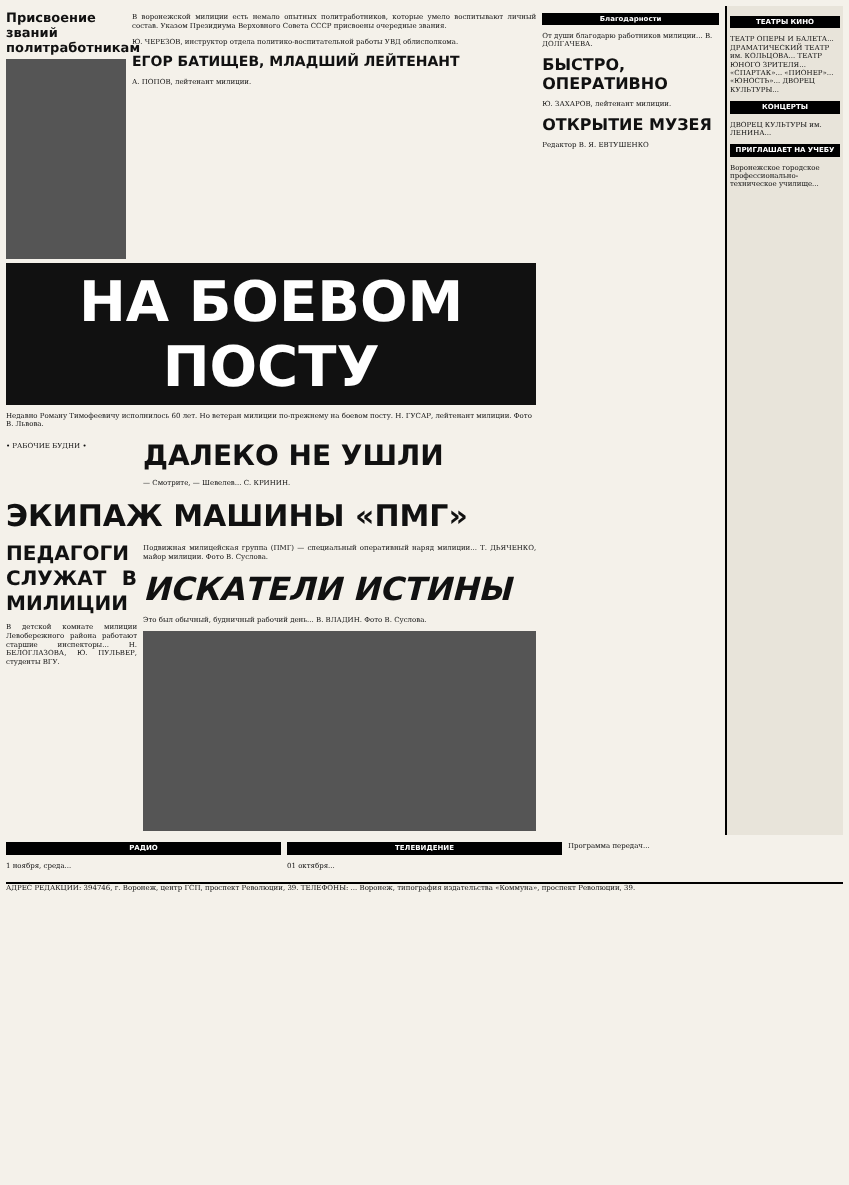Присвоение званий политработникам
В воронежской милиции есть немало опытных политработников, которые умело воспитывают личный состав. Указом Президиума Верховного Совета СССР присвоены очередные звания.
Ю. ЧЕРЕЗОВ, инструктор отдела политико-воспитательной работы УВД облисполкома.
ЕГОР БАТИЩЕВ, МЛАДШИЙ ЛЕЙТЕНАНТ
А. ПОПОВ, лейтенант милиции.
НА БОЕВОМ ПОСТУ
Недавно Роману Тимофеевичу исполнилось 60 лет. Но ветеран милиции по-прежнему на боевом посту. Н. ГУСАР, лейтенант милиции. Фото В. Львова.
• РАБОЧИЕ БУДНИ •
ДАЛЕКО НЕ УШЛИ
— Смотрите, — Шевелев... С. КРИНИН.
ЭКИПАЖ МАШИНЫ «ПМГ»
ПЕДАГОГИ СЛУЖАТ В МИЛИЦИИ
В детской комнате милиции Левобережного района работают старшие инспекторы... Н. БЕЛОГЛАЗОВА, Ю. ПУЛЬВЕР, студенты ВГУ.
Подвижная милицейская группа (ПМГ) — специальный оперативный наряд милиции... Т. ДЬЯЧЕНКО, майор милиции. Фото В. Суслова.
ИСКАТЕЛИ ИСТИНЫ
Это был обычный, будничный рабочий день... В. ВЛАДИН. Фото В. Суслова.
Благодарности
От души благодарю работников милиции... В. ДОЛГАЧЕВА.
БЫСТРО, ОПЕРАТИВНО
Ю. ЗАХАРОВ, лейтенант милиции.
ОТКРЫТИЕ МУЗЕЯ
Редактор В. Я. ЕВТУШЕНКО
ТЕАТРЫ КИНО
ТЕАТР ОПЕРЫ И БАЛЕТА... ДРАМАТИЧЕСКИЙ ТЕАТР им. КОЛЬЦОВА... ТЕАТР ЮНОГО ЗРИТЕЛЯ... «СПАРТАК»... «ПИОНЕР»... «ЮНОСТЬ»... ДВОРЕЦ КУЛЬТУРЫ...
КОНЦЕРТЫ
ДВОРЕЦ КУЛЬТУРЫ им. ЛЕНИНА...
ПРИГЛАШАЕТ НА УЧЕБУ
Воронежское городское профессионально-техническое училище...
РАДИО
1 ноября, среда...
ТЕЛЕВИДЕНИЕ
01 октября...
Программа передач...
АДРЕС РЕДАКЦИИ: 394746, г. Воронеж, центр ГСП, проспект Революции, 39. ТЕЛЕФОНЫ: ... Воронеж, типография издательства «Коммуна», проспект Революции, 39.